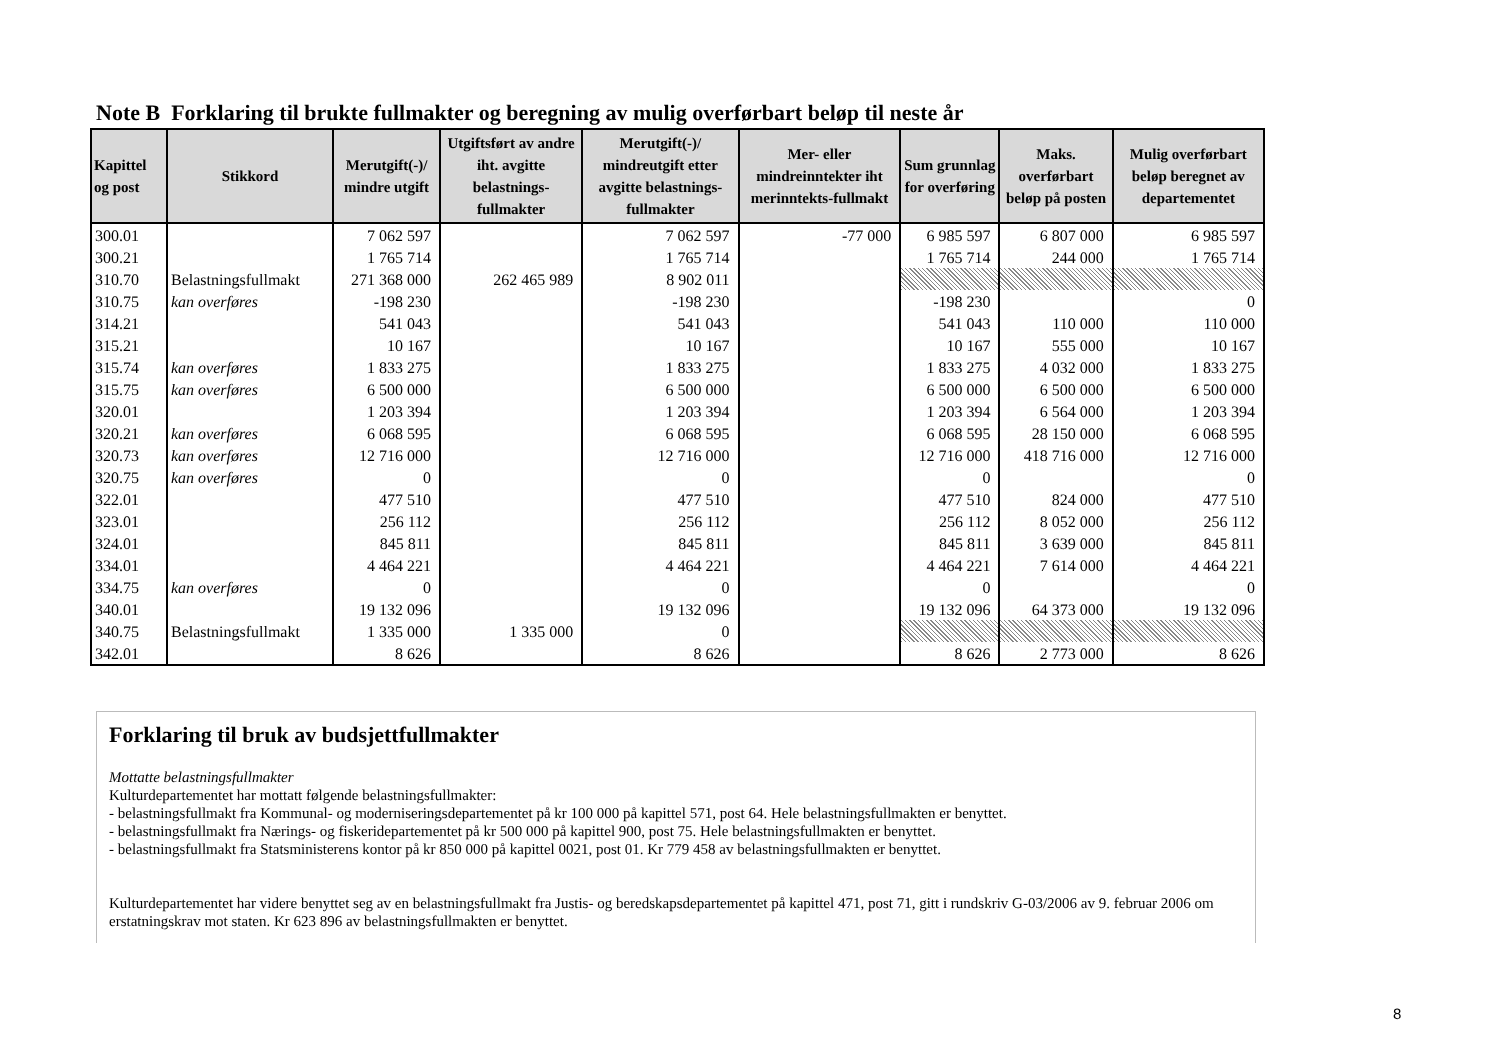Note B Forklaring til brukte fullmakter og beregning av mulig overførbart beløp til neste år
| Kapittel og post | Stikkord | Merutgift(-)/ mindre utgift | Utgiftsført av andre iht. avgitte belastnings-fullmakter | Merutgift(-)/ mindreutgift etter avgitte belastnings-fullmakter | Mer- eller mindreinntekter iht merinntekts-fullmakt | Sum grunnlag for overføring | Maks. overførbart beløp på posten | Mulig overførbart beløp beregnet av departementet |
| --- | --- | --- | --- | --- | --- | --- | --- | --- |
| 300.01 | | 7 062 597 | | 7 062 597 | -77 000 | 6 985 597 | 6 807 000 | 6 985 597 |
| 300.21 | | 1 765 714 | | 1 765 714 | | 1 765 714 | 244 000 | 1 765 714 |
| 310.70 | Belastningsfullmakt | 271 368 000 | 262 465 989 | 8 902 011 | | | | |
| 310.75 | kan overføres | -198 230 | | -198 230 | | -198 230 | | 0 |
| 314.21 | | 541 043 | | 541 043 | | 541 043 | 110 000 | 110 000 |
| 315.21 | | 10 167 | | 10 167 | | 10 167 | 555 000 | 10 167 |
| 315.74 | kan overføres | 1 833 275 | | 1 833 275 | | 1 833 275 | 4 032 000 | 1 833 275 |
| 315.75 | kan overføres | 6 500 000 | | 6 500 000 | | 6 500 000 | 6 500 000 | 6 500 000 |
| 320.01 | | 1 203 394 | | 1 203 394 | | 1 203 394 | 6 564 000 | 1 203 394 |
| 320.21 | kan overføres | 6 068 595 | | 6 068 595 | | 6 068 595 | 28 150 000 | 6 068 595 |
| 320.73 | kan overføres | 12 716 000 | | 12 716 000 | | 12 716 000 | 418 716 000 | 12 716 000 |
| 320.75 | kan overføres | 0 | | 0 | | 0 | | 0 |
| 322.01 | | 477 510 | | 477 510 | | 477 510 | 824 000 | 477 510 |
| 323.01 | | 256 112 | | 256 112 | | 256 112 | 8 052 000 | 256 112 |
| 324.01 | | 845 811 | | 845 811 | | 845 811 | 3 639 000 | 845 811 |
| 334.01 | | 4 464 221 | | 4 464 221 | | 4 464 221 | 7 614 000 | 4 464 221 |
| 334.75 | kan overføres | 0 | | 0 | | 0 | | 0 |
| 340.01 | | 19 132 096 | | 19 132 096 | | 19 132 096 | 64 373 000 | 19 132 096 |
| 340.75 | Belastningsfullmakt | 1 335 000 | 1 335 000 | 0 | | | | |
| 342.01 | | 8 626 | | 8 626 | | 8 626 | 2 773 000 | 8 626 |
Forklaring til bruk av budsjettfullmakter
Mottatte belastningsfullmakter
Kulturdepartementet har mottatt følgende belastningsfullmakter:
- belastningsfullmakt fra Kommunal- og moderniseringsdepartementet på kr 100 000 på kapittel 571, post 64. Hele belastningsfullmakten er benyttet.
- belastningsfullmakt fra Nærings- og fiskeridepartementet på kr 500 000 på kapittel 900, post 75. Hele belastningsfullmakten er benyttet.
- belastningsfullmakt fra Statsministerens kontor på kr 850 000 på kapittel 0021, post 01. Kr 779 458 av belastningsfullmakten er benyttet.
Kulturdepartementet har videre benyttet seg av en belastningsfullmakt fra Justis- og beredskapsdepartementet på kapittel 471, post 71, gitt i rundskriv G-03/2006 av 9. februar 2006 om erstatningskrav mot staten. Kr 623 896 av belastningsfullmakten er benyttet.
8